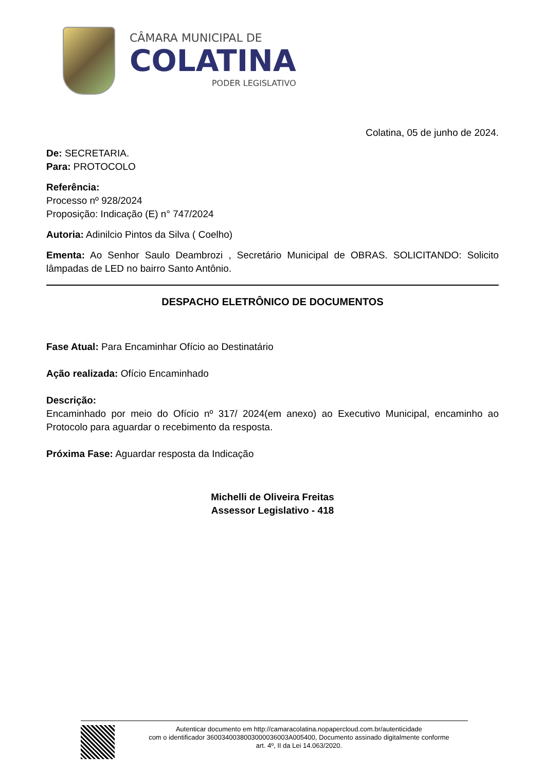CÂMARA MUNICIPAL DE
COLATINA
PODER LEGISLATIVO
Colatina, 05 de junho de 2024.
De: SECRETARIA.
Para: PROTOCOLO
Referência:
Processo nº 928/2024
Proposição: Indicação (E) n° 747/2024
Autoria: Adinilcio Pintos da Silva ( Coelho)
Ementa: Ao Senhor Saulo Deambrozi , Secretário Municipal de OBRAS. SOLICITANDO: Solicito lâmpadas de LED no bairro Santo Antônio.
DESPACHO ELETRÔNICO DE DOCUMENTOS
Fase Atual: Para Encaminhar Ofício ao Destinatário
Ação realizada: Ofício Encaminhado
Descrição:
Encaminhado por meio do Ofício nº 317/ 2024(em anexo) ao Executivo Municipal, encaminho ao Protocolo para aguardar o recebimento da resposta.
Próxima Fase: Aguardar resposta da Indicação
Michelli de Oliveira Freitas
Assessor Legislativo - 418
Autenticar documento em http://camaracolatina.nopapercloud.com.br/autenticidade
com o identificador 3600340038003000036003A005400, Documento assinado digitalmente conforme
art. 4º, II da Lei 14.063/2020.